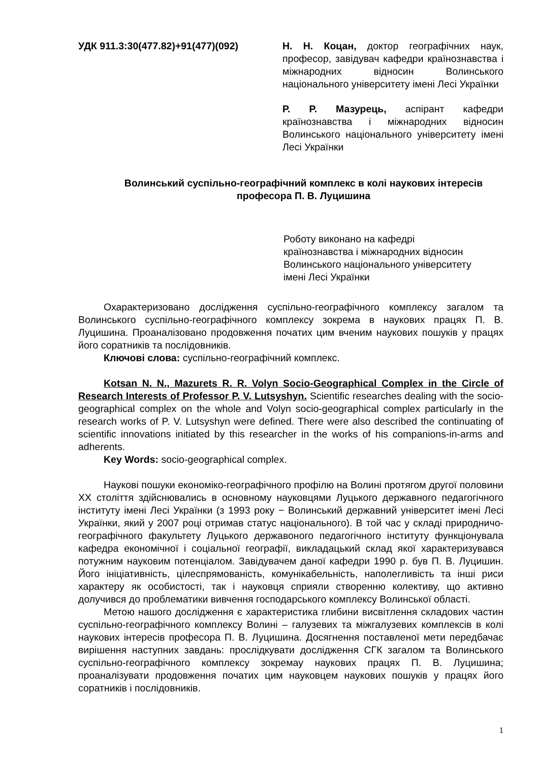УДК 911.3:30(477.82)+91(477)(092) Н. Н. Коцан, доктор географічних наук, професор, завідувач кафедри країнознавства і міжнародних відносин Волинського національного університету імені Лесі Українки
Р. Р. Мазурець, аспірант кафедри країнознавства і міжнародних відносин Волинського національного університету імені Лесі Українки
Волинський суспільно-географічний комплекс в колі наукових інтересів професора П. В. Луцишина
Роботу виконано на кафедрі
країнознавства і міжнародних відносин
Волинського національного університету
імені Лесі Українки
Охарактеризовано дослідження суспільно-географічного комплексу загалом та Волинського суспільно-географічного комплексу зокрема в наукових працях П. В. Луцишина. Проаналізовано продовження початих цим вченим наукових пошуків у працях його соратників та послідовників.
Ключові слова: суспільно-географічний комплекс.
Kotsan N. N., Mazurets R. R. Volyn Socio-Geographical Complex in the Circle of Research Interests of Professor P. V. Lutsyshyn. Scientific researches dealing with the socio-geographical complex on the whole and Volyn socio-geographical complex particularly in the research works of P. V. Lutsyshyn were defined. There were also described the continuating of scientific innovations initiated by this researcher in the works of his companions-in-arms and adherents.
Key Words: socio-geographical complex.
Наукові пошуки економіко-географічного профілю на Волині протягом другої половини XX століття здійснювались в основному науковцями Луцького державного педагогічного інституту імені Лесі Українки (з 1993 року − Волинський державний університет імені Лесі Українки, який у 2007 році отримав статус національного). В той час у складі природничо-географічного факультету Луцького державоного педагогічного інституту функціонувала кафедра економічної і соціальної географії, викладацький склад якої характеризувався потужним науковим потенціалом. Завідувачем даної кафедри 1990 р. був П. В. Луцишин. Його ініціативність, цілеспрямованість, комунікабельність, наполегливість та інші риси характеру як особистості, так і науковця сприяли створенню колективу, що активно долучився до проблематики вивчення господарського комплексу Волинської області.
Метою нашого дослідження є характеристика глибини висвітлення складових частин суспільно-географічного комплексу Волині – галузевих та міжгалузевих комплексів в колі наукових інтересів професора П. В. Луцишина. Досягнення поставленої мети передбачає вирішення наступних завдань: прослідкувати дослідження СГК загалом та Волинського суспільно-географічного комплексу зокремау наукових працях П. В. Луцишина; проаналізувати продовження початих цим науковцем наукових пошуків у працях його соратників і послідовників.
1